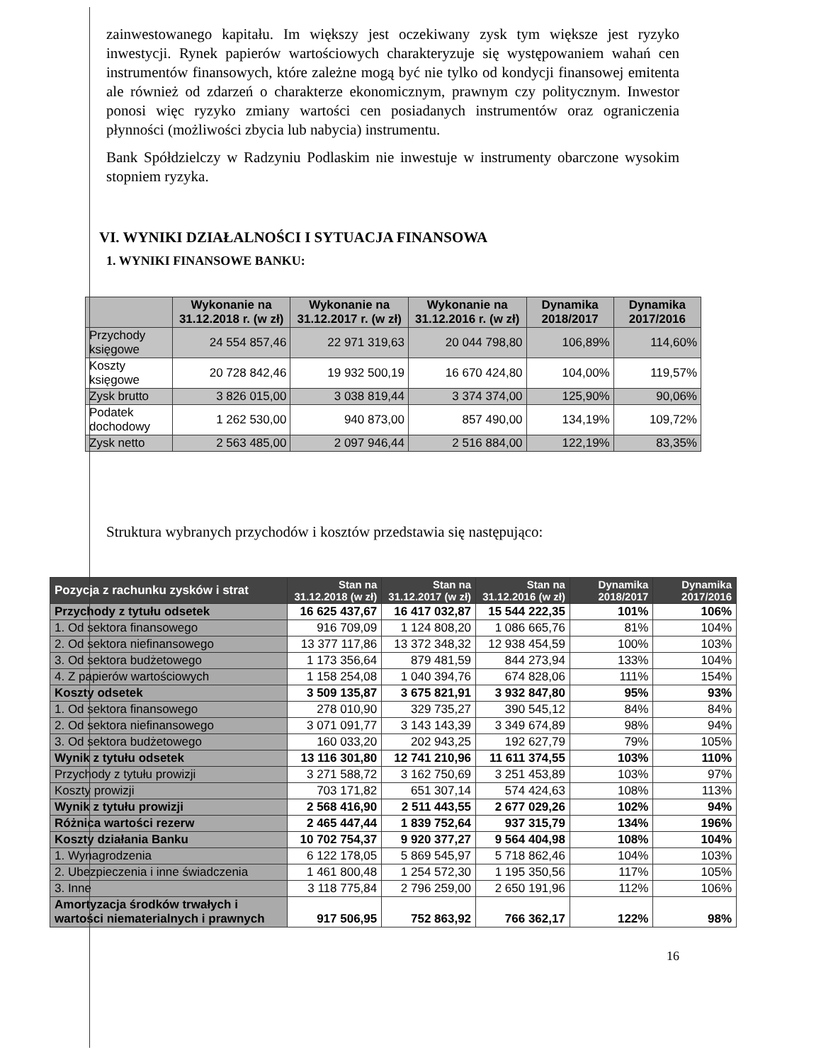zainwestowanego kapitału. Im większy jest oczekiwany zysk tym większe jest ryzyko inwestycji. Rynek papierów wartościowych charakteryzuje się występowaniem wahań cen instrumentów finansowych, które zależne mogą być nie tylko od kondycji finansowej emitenta ale również od zdarzeń o charakterze ekonomicznym, prawnym czy politycznym. Inwestor ponosi więc ryzyko zmiany wartości cen posiadanych instrumentów oraz ograniczenia płynności (możliwości zbycia lub nabycia) instrumentu.
Bank Spółdzielczy w Radzyniu Podlaskim nie inwestuje w instrumenty obarczone wysokim stopniem ryzyka.
VI. WYNIKI DZIAŁALNOŚCI I SYTUACJA FINANSOWA
1. WYNIKI FINANSOWE BANKU:
| | Wykonanie na 31.12.2018 r. (w zł) | Wykonanie na 31.12.2017 r. (w zł) | Wykonanie na 31.12.2016 r. (w zł) | Dynamika 2018/2017 | Dynamika 2017/2016 |
| --- | --- | --- | --- | --- | --- |
| Przychody księgowe | 24 554 857,46 | 22 971 319,63 | 20 044 798,80 | 106,89% | 114,60% |
| Koszty księgowe | 20 728 842,46 | 19 932 500,19 | 16 670 424,80 | 104,00% | 119,57% |
| Zysk brutto | 3 826 015,00 | 3 038 819,44 | 3 374 374,00 | 125,90% | 90,06% |
| Podatek dochodowy | 1 262 530,00 | 940 873,00 | 857 490,00 | 134,19% | 109,72% |
| Zysk netto | 2 563 485,00 | 2 097 946,44 | 2 516 884,00 | 122,19% | 83,35% |
Struktura wybranych przychodów i kosztów przedstawia się następująco:
| Pozycja z rachunku zysków i strat | Stan na 31.12.2018 (w zł) | Stan na 31.12.2017 (w zł) | Stan na 31.12.2016 (w zł) | Dynamika 2018/2017 | Dynamika 2017/2016 |
| --- | --- | --- | --- | --- | --- |
| Przychody z tytułu odsetek | 16 625 437,67 | 16 417 032,87 | 15 544 222,35 | 101% | 106% |
| 1. Od sektora finansowego | 916 709,09 | 1 124 808,20 | 1 086 665,76 | 81% | 104% |
| 2. Od sektora niefinansowego | 13 377 117,86 | 13 372 348,32 | 12 938 454,59 | 100% | 103% |
| 3. Od sektora budżetowego | 1 173 356,64 | 879 481,59 | 844 273,94 | 133% | 104% |
| 4. Z papierów wartościowych | 1 158 254,08 | 1 040 394,76 | 674 828,06 | 111% | 154% |
| Koszty odsetek | 3 509 135,87 | 3 675 821,91 | 3 932 847,80 | 95% | 93% |
| 1. Od sektora finansowego | 278 010,90 | 329 735,27 | 390 545,12 | 84% | 84% |
| 2. Od sektora niefinansowego | 3 071 091,77 | 3 143 143,39 | 3 349 674,89 | 98% | 94% |
| 3. Od sektora budżetowego | 160 033,20 | 202 943,25 | 192 627,79 | 79% | 105% |
| Wynik z tytułu odsetek | 13 116 301,80 | 12 741 210,96 | 11 611 374,55 | 103% | 110% |
| Przychody z tytułu prowizji | 3 271 588,72 | 3 162 750,69 | 3 251 453,89 | 103% | 97% |
| Koszty prowizji | 703 171,82 | 651 307,14 | 574 424,63 | 108% | 113% |
| Wynik z tytułu prowizji | 2 568 416,90 | 2 511 443,55 | 2 677 029,26 | 102% | 94% |
| Różnica wartości rezerw | 2 465 447,44 | 1 839 752,64 | 937 315,79 | 134% | 196% |
| Koszty działania Banku | 10 702 754,37 | 9 920 377,27 | 9 564 404,98 | 108% | 104% |
| 1. Wynagrodzenia | 6 122 178,05 | 5 869 545,97 | 5 718 862,46 | 104% | 103% |
| 2. Ubezpieczenia i inne świadczenia | 1 461 800,48 | 1 254 572,30 | 1 195 350,56 | 117% | 105% |
| 3. Inne | 3 118 775,84 | 2 796 259,00 | 2 650 191,96 | 112% | 106% |
| Amortyzacja środków trwałych i wartości niematerialnych i prawnych | 917 506,95 | 752 863,92 | 766 362,17 | 122% | 98% |
16